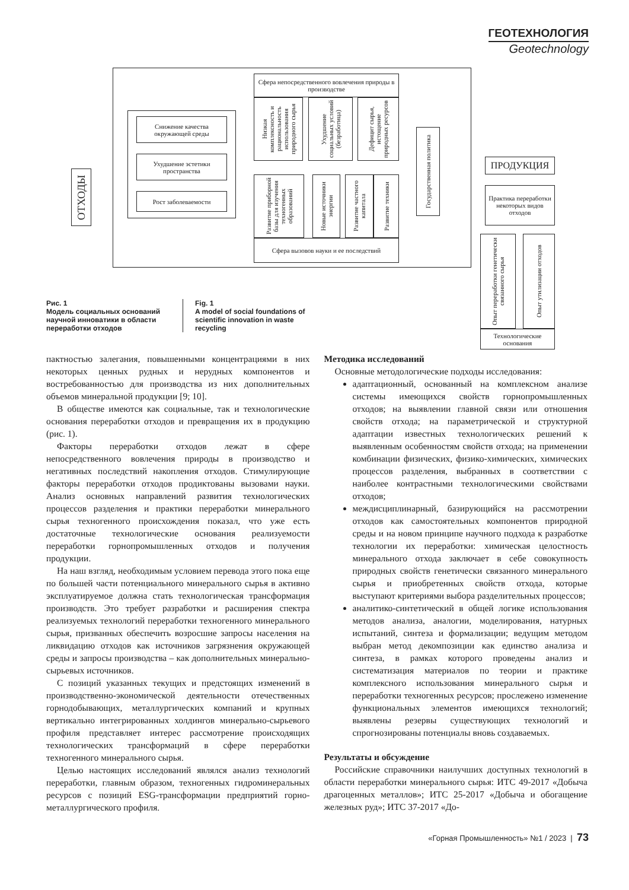ГЕОТЕХНОЛОГИЯ
Geotechnology
ОТХОДЫ
Снижение качества окружающей среды
Ухудшение эстетики пространства
Рост заболеваемости
Сфера непосредственного вовлечения природы в производстве
Низкая комплексность и рациональность использования природного сырья
Ухудшение социальных условий (безработица)
Дефицит сырья, истощение природных ресурсов
Развитие приборной базы для изучения техногенных образований
Новые источники энергии
Развитие частного капитала
Развитие техники
Сфера вызовов науки и ее последствий
Государственная политика
ПРОДУКЦИЯ
Практика переработки некоторых видов отходов
Опыт переработки генетически связанного сырья
Опыт утилизации отходов
Технологические основания
Рис. 1
Модель социальных оснований научной инноватики в области переработки отходов
Fig. 1
A model of social foundations of scientific innovation in waste recycling
пактностью залегания, повышенными концентрациями в них некоторых ценных рудных и нерудных компонентов и востребованностью для производства из них дополнительных объемов минеральной продукции [9; 10].
В обществе имеются как социальные, так и технологические основания переработки отходов и превращения их в продукцию (рис. 1).
Факторы переработки отходов лежат в сфере непосредственного вовлечения природы в производство и негативных последствий накопления отходов. Стимулирующие факторы переработки отходов продиктованы вызовами науки. Анализ основных направлений развития технологических процессов разделения и практики переработки минерального сырья техногенного происхождения показал, что уже есть достаточные технологические основания реализуемости переработки горнопромышленных отходов и получения продукции.
На наш взгляд, необходимым условием перевода этого пока еще по большей части потенциального минерального сырья в активно эксплуатируемое должна стать технологическая трансформация производств. Это требует разработки и расширения спектра реализуемых технологий переработки техногенного минерального сырья, призванных обеспечить возросшие запросы населения на ликвидацию отходов как источников загрязнения окружающей среды и запросы производства – как дополнительных минерально-сырьевых источников.
С позиций указанных текущих и предстоящих изменений в производственно-экономической деятельности отечественных горнодобывающих, металлургических компаний и крупных вертикально интегрированных холдингов минерально-сырьевого профиля представляет интерес рассмотрение происходящих технологических трансформаций в сфере переработки техногенного минерального сырья.
Целью настоящих исследований являлся анализ технологий переработки, главным образом, техногенных гидроминеральных ресурсов с позиций ESG-трансформации предприятий горно-металлургического профиля.
Методика исследований
Основные методологические подходы исследования:
адаптационный, основанный на комплексном анализе системы имеющихся свойств горнопромышленных отходов; на выявлении главной связи или отношения свойств отхода; на параметрической и структурной адаптации известных технологических решений к выявленным особенностям свойств отхода; на применении комбинации физических, физико-химических, химических процессов разделения, выбранных в соответствии с наиболее контрастными технологическими свойствами отходов;
междисциплинарный, базирующийся на рассмотрении отходов как самостоятельных компонентов природной среды и на новом принципе научного подхода к разработке технологии их переработки: химическая целостность минерального отхода заключает в себе совокупность природных свойств генетически связанного минерального сырья и приобретенных свойств отхода, которые выступают критериями выбора разделительных процессов;
аналитико-синтетический в общей логике использования методов анализа, аналогии, моделирования, натурных испытаний, синтеза и формализации; ведущим методом выбран метод декомпозиции как единство анализа и синтеза, в рамках которого проведены анализ и систематизация материалов по теории и практике комплексного использования минерального сырья и переработки техногенных ресурсов; прослежено изменение функциональных элементов имеющихся технологий; выявлены резервы существующих технологий и спрогнозированы потенциалы вновь создаваемых.
Результаты и обсуждение
Российские справочники наилучших доступных технологий в области переработки минерального сырья: ИТС 49-2017 «Добыча драгоценных металлов»; ИТС 25-2017 «Добыча и обогащение железных руд»; ИТС 37-2017 «До-
«Горная Промышленность» №1 / 2023 | 73